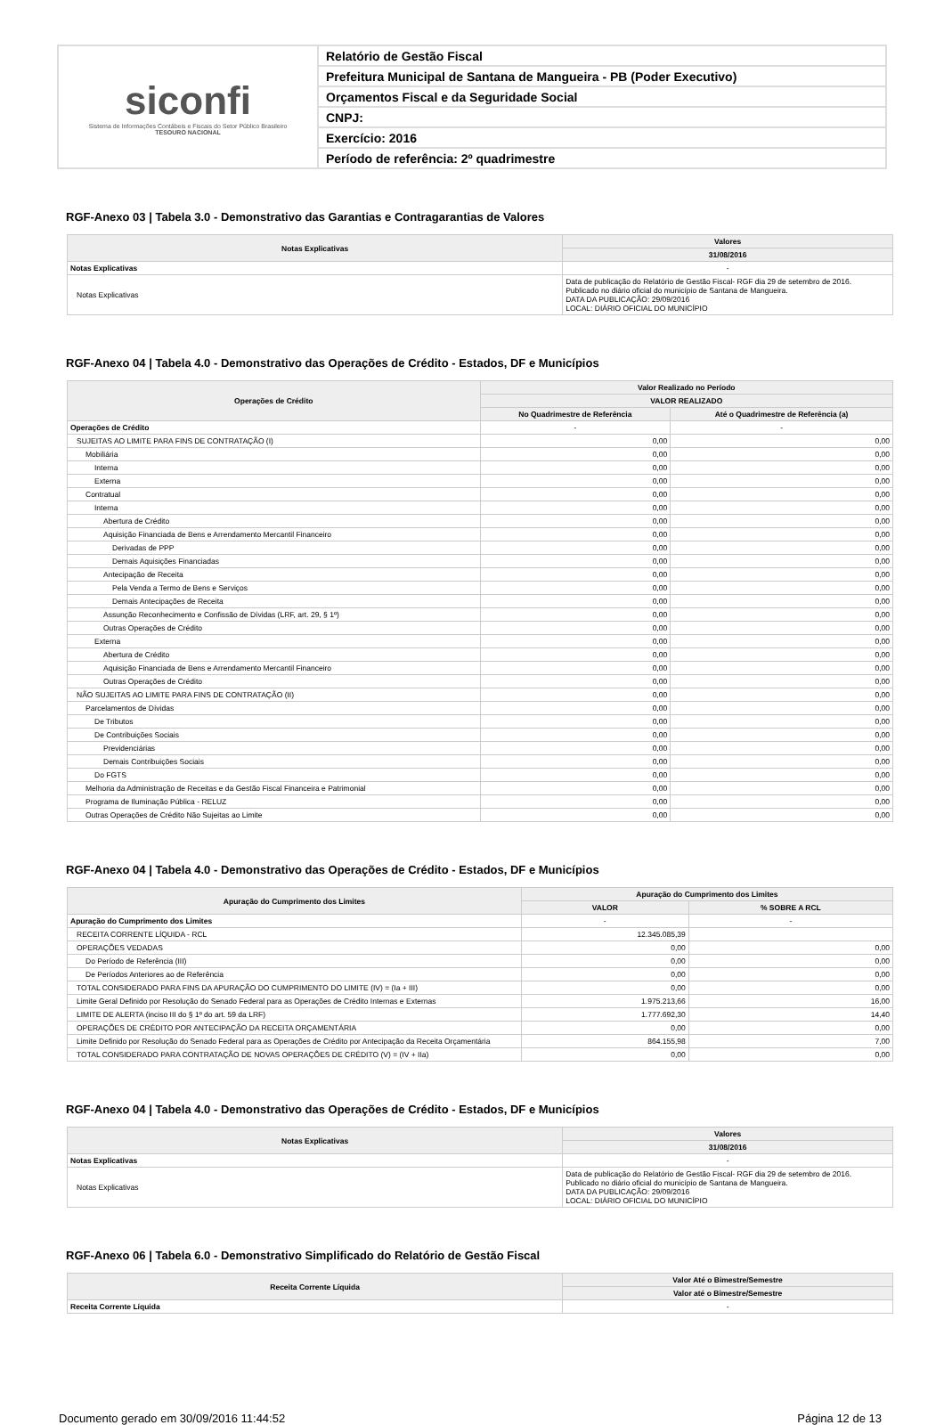siconfi
Sistema de Informações Contábeis e Fiscais do Setor Público Brasileiro
TESOURO NACIONAL
Relatório de Gestão Fiscal
Prefeitura Municipal de Santana de Mangueira - PB (Poder Executivo)
Orçamentos Fiscal e da Seguridade Social
CNPJ:
Exercício: 2016
Período de referência: 2º quadrimestre
RGF-Anexo 03 | Tabela 3.0 - Demonstrativo das Garantias e Contragarantias de Valores
| Notas Explicativas | Valores |
| --- | --- |
| | 31/08/2016 |
| Notas Explicativas | - |
| Notas Explicativas | Data de publicação do Relatório de Gestão Fiscal- RGF dia 29 de setembro de 2016. Publicado no diário oficial do município de Santana de Mangueira. DATA DA PUBLICAÇÃO: 29/09/2016 LOCAL: DIÁRIO OFICIAL DO MUNICÍPIO |
RGF-Anexo 04 | Tabela 4.0 - Demonstrativo das Operações de Crédito - Estados, DF e Municípios
| Operações de Crédito | Valor Realizado no Período | |
| --- | --- | --- |
| | VALOR REALIZADO | |
| | No Quadrimestre de Referência | Até o Quadrimestre de Referência (a) |
| Operações de Crédito | - | - |
| SUJEITAS AO LIMITE PARA FINS DE CONTRATAÇÃO (I) | 0,00 | 0,00 |
| Mobiliária | 0,00 | 0,00 |
| Interna | 0,00 | 0,00 |
| Externa | 0,00 | 0,00 |
| Contratual | 0,00 | 0,00 |
| Interna | 0,00 | 0,00 |
| Abertura de Crédito | 0,00 | 0,00 |
| Aquisição Financiada de Bens e Arrendamento Mercantil Financeiro | 0,00 | 0,00 |
| Derivadas de PPP | 0,00 | 0,00 |
| Demais Aquisições Financiadas | 0,00 | 0,00 |
| Antecipação de Receita | 0,00 | 0,00 |
| Pela Venda a Termo de Bens e Serviços | 0,00 | 0,00 |
| Demais Antecipações de Receita | 0,00 | 0,00 |
| Assunção Reconhecimento e Confissão de Dívidas (LRF, art. 29, § 1º) | 0,00 | 0,00 |
| Outras Operações de Crédito | 0,00 | 0,00 |
| Externa | 0,00 | 0,00 |
| Abertura de Crédito | 0,00 | 0,00 |
| Aquisição Financiada de Bens e Arrendamento Mercantil Financeiro | 0,00 | 0,00 |
| Outras Operações de Crédito | 0,00 | 0,00 |
| NÃO SUJEITAS AO LIMITE PARA FINS DE CONTRATAÇÃO (II) | 0,00 | 0,00 |
| Parcelamentos de Dívidas | 0,00 | 0,00 |
| De Tributos | 0,00 | 0,00 |
| De Contribuições Sociais | 0,00 | 0,00 |
| Previdenciárias | 0,00 | 0,00 |
| Demais Contribuições Sociais | 0,00 | 0,00 |
| Do FGTS | 0,00 | 0,00 |
| Melhoria da Administração de Receitas e da Gestão Fiscal Financeira e Patrimonial | 0,00 | 0,00 |
| Programa de Iluminação Pública - RELUZ | 0,00 | 0,00 |
| Outras Operações de Crédito Não Sujeitas ao Limite | 0,00 | 0,00 |
RGF-Anexo 04 | Tabela 4.0 - Demonstrativo das Operações de Crédito - Estados, DF e Municípios
| Apuração do Cumprimento dos Limites | Apuração do Cumprimento dos Limites | |
| --- | --- | --- |
| | VALOR | % SOBRE A RCL |
| Apuração do Cumprimento dos Limites | - | - |
| RECEITA CORRENTE LÍQUIDA - RCL | 12.345.085,39 | |
| OPERAÇÕES VEDADAS | 0,00 | 0,00 |
| Do Período de Referência (III) | 0,00 | 0,00 |
| De Períodos Anteriores ao de Referência | 0,00 | 0,00 |
| TOTAL CONSIDERADO PARA FINS DA APURAÇÃO DO CUMPRIMENTO DO LIMITE (IV) = (Ia + III) | 0,00 | 0,00 |
| Limite Geral Definido por Resolução do Senado Federal para as Operações de Crédito Internas e Externas | 1.975.213,66 | 16,00 |
| LIMITE DE ALERTA (inciso III do § 1º do art. 59 da LRF) | 1.777.692,30 | 14,40 |
| OPERAÇÕES DE CRÉDITO POR ANTECIPAÇÃO DA RECEITA ORÇAMENTÁRIA | 0,00 | 0,00 |
| Limite Definido por Resolução do Senado Federal para as Operações de Crédito por Antecipação da Receita Orçamentária | 864.155,98 | 7,00 |
| TOTAL CONSIDERADO PARA CONTRATAÇÃO DE NOVAS OPERAÇÕES DE CRÉDITO (V) = (IV + IIa) | 0,00 | 0,00 |
RGF-Anexo 04 | Tabela 4.0 - Demonstrativo das Operações de Crédito - Estados, DF e Municípios
| Notas Explicativas | Valores |
| --- | --- |
| | 31/08/2016 |
| Notas Explicativas | - |
| Notas Explicativas | Data de publicação do Relatório de Gestão Fiscal- RGF dia 29 de setembro de 2016. Publicado no diário oficial do município de Santana de Mangueira. DATA DA PUBLICAÇÃO: 29/09/2016 LOCAL: DIÁRIO OFICIAL DO MUNICÍPIO |
RGF-Anexo 06 | Tabela 6.0 - Demonstrativo Simplificado do Relatório de Gestão Fiscal
| Receita Corrente Líquida | Valor Até o Bimestre/Semestre |
| --- | --- |
| | Valor até o Bimestre/Semestre |
| Receita Corrente Líquida | - |
Documento gerado em 30/09/2016 11:44:52 Página 12 de 13